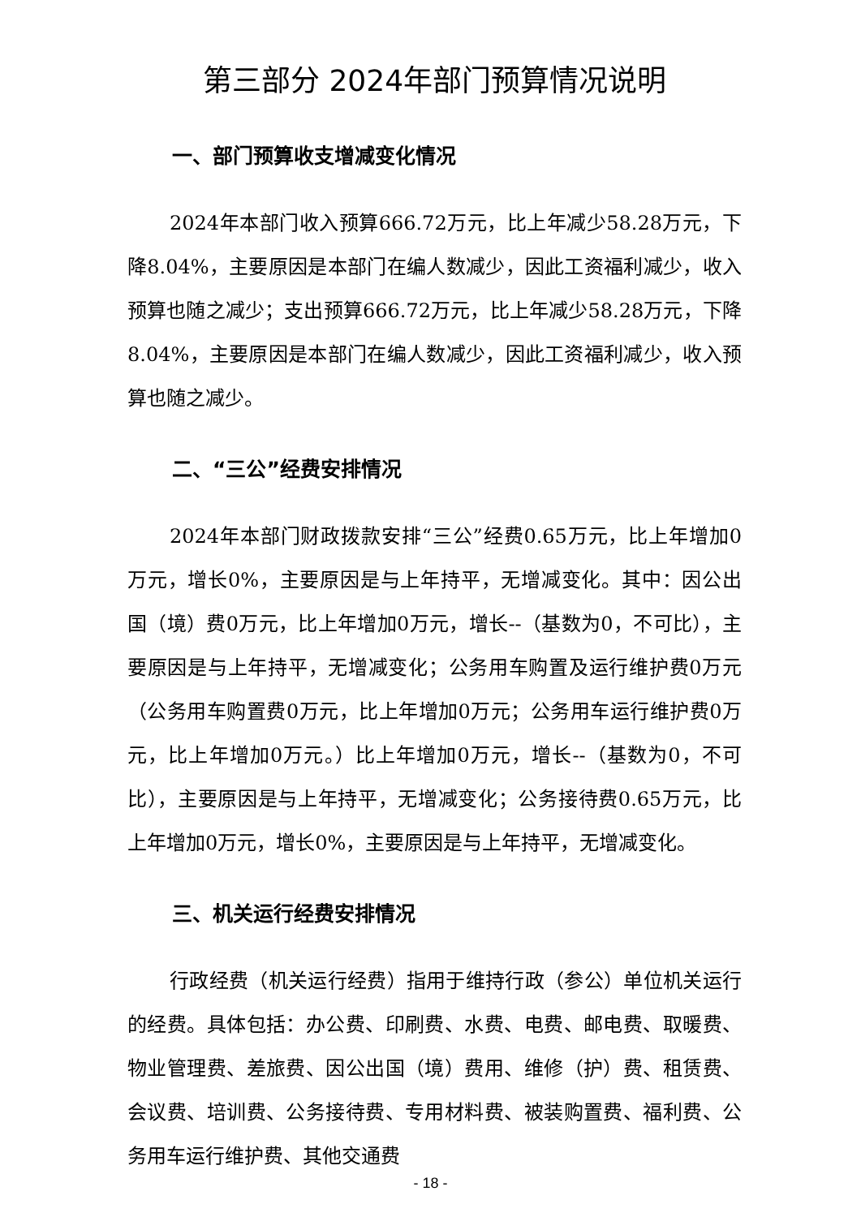第三部分 2024年部门预算情况说明
一、部门预算收支增减变化情况
2024年本部门收入预算666.72万元，比上年减少58.28万元，下降8.04%，主要原因是本部门在编人数减少，因此工资福利减少，收入预算也随之减少；支出预算666.72万元，比上年减少58.28万元，下降8.04%，主要原因是本部门在编人数减少，因此工资福利减少，收入预算也随之减少。
二、“三公”经费安排情况
2024年本部门财政拨款安排“三公”经费0.65万元，比上年增加0万元，增长0%，主要原因是与上年持平，无增减变化。其中：因公出国（境）费0万元，比上年增加0万元，增长--（基数为0，不可比），主要原因是与上年持平，无增减变化；公务用车购置及运行维护费0万元（公务用车购置费0万元，比上年增加0万元；公务用车运行维护费0万元，比上年增加0万元。）比上年增加0万元，增长--（基数为0，不可比），主要原因是与上年持平，无增减变化；公务接待费0.65万元，比上年增加0万元，增长0%，主要原因是与上年持平，无增减变化。
三、机关运行经费安排情况
行政经费（机关运行经费）指用于维持行政（参公）单位机关运行的经费。具体包括：办公费、印刷费、水费、电费、邮电费、取暖费、物业管理费、差旅费、因公出国（境）费用、维修（护）费、租赁费、会议费、培训费、公务接待费、专用材料费、被装购置费、福利费、公务用车运行维护费、其他交通费
- 18 -